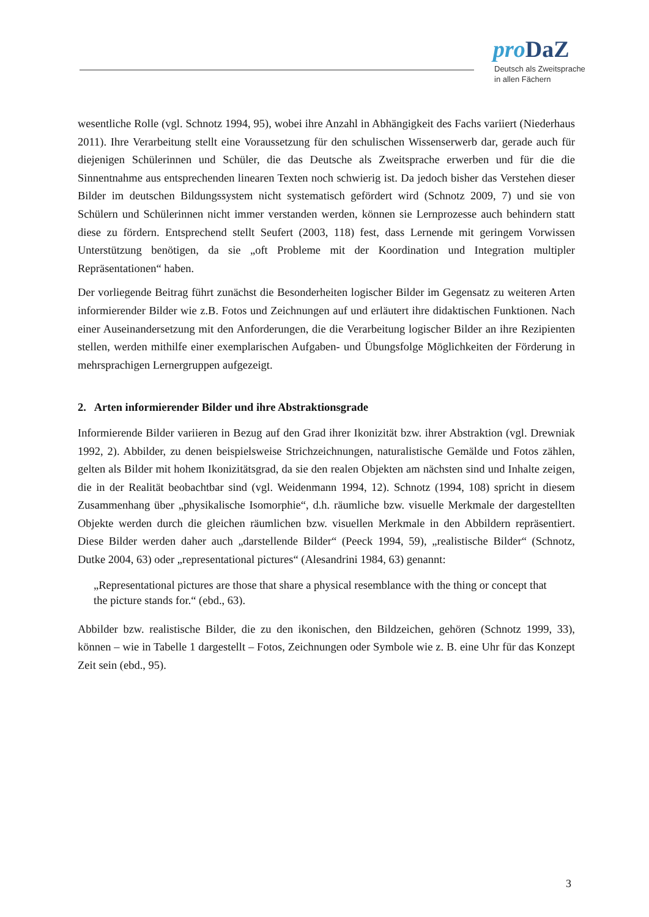pro DaZ
Deutsch als Zweitsprache
in allen Fächern
wesentliche Rolle (vgl. Schnotz 1994, 95), wobei ihre Anzahl in Abhängigkeit des Fachs variiert (Niederhaus 2011). Ihre Verarbeitung stellt eine Voraussetzung für den schulischen Wissenserwerb dar, gerade auch für diejenigen Schülerinnen und Schüler, die das Deutsche als Zweitsprache erwerben und für die die Sinnentnahme aus entsprechenden linearen Texten noch schwierig ist. Da jedoch bisher das Verstehen dieser Bilder im deutschen Bildungssystem nicht systematisch gefördert wird (Schnotz 2009, 7) und sie von Schülern und Schülerinnen nicht immer verstanden werden, können sie Lernprozesse auch behindern statt diese zu fördern. Entsprechend stellt Seufert (2003, 118) fest, dass Lernende mit geringem Vorwissen Unterstützung benötigen, da sie „oft Probleme mit der Koordination und Integration multipler Repräsentationen“ haben.
Der vorliegende Beitrag führt zunächst die Besonderheiten logischer Bilder im Gegensatz zu weiteren Arten informierender Bilder wie z.B. Fotos und Zeichnungen auf und erläutert ihre didaktischen Funktionen. Nach einer Auseinandersetzung mit den Anforderungen, die die Verarbeitung logischer Bilder an ihre Rezipienten stellen, werden mithilfe einer exemplarischen Aufgaben- und Übungsfolge Möglichkeiten der Förderung in mehrsprachigen Lernergruppen aufgezeigt.
2. Arten informierender Bilder und ihre Abstraktionsgrade
Informierende Bilder variieren in Bezug auf den Grad ihrer Ikonizität bzw. ihrer Abstraktion (vgl. Drewniak 1992, 2). Abbilder, zu denen beispielsweise Strichzeichnungen, naturalistische Gemälde und Fotos zählen, gelten als Bilder mit hohem Ikonizitätsgrad, da sie den realen Objekten am nächsten sind und Inhalte zeigen, die in der Realität beobachtbar sind (vgl. Weidenmann 1994, 12). Schnotz (1994, 108) spricht in diesem Zusammenhang über „physikalische Isomorphie“, d.h. räumliche bzw. visuelle Merkmale der dargestellten Objekte werden durch die gleichen räumlichen bzw. visuellen Merkmale in den Abbildern repräsentiert. Diese Bilder werden daher auch „darstellende Bilder“ (Peeck 1994, 59), „realistische Bilder“ (Schnotz, Dutke 2004, 63) oder „representational pictures“ (Alesandrini 1984, 63) genannt:
„Representational pictures are those that share a physical resemblance with the thing or concept that the picture stands for.“ (ebd., 63).
Abbilder bzw. realistische Bilder, die zu den ikonischen, den Bildzeichen, gehören (Schnotz 1999, 33), können – wie in Tabelle 1 dargestellt – Fotos, Zeichnungen oder Symbole wie z. B. eine Uhr für das Konzept Zeit sein (ebd., 95).
3